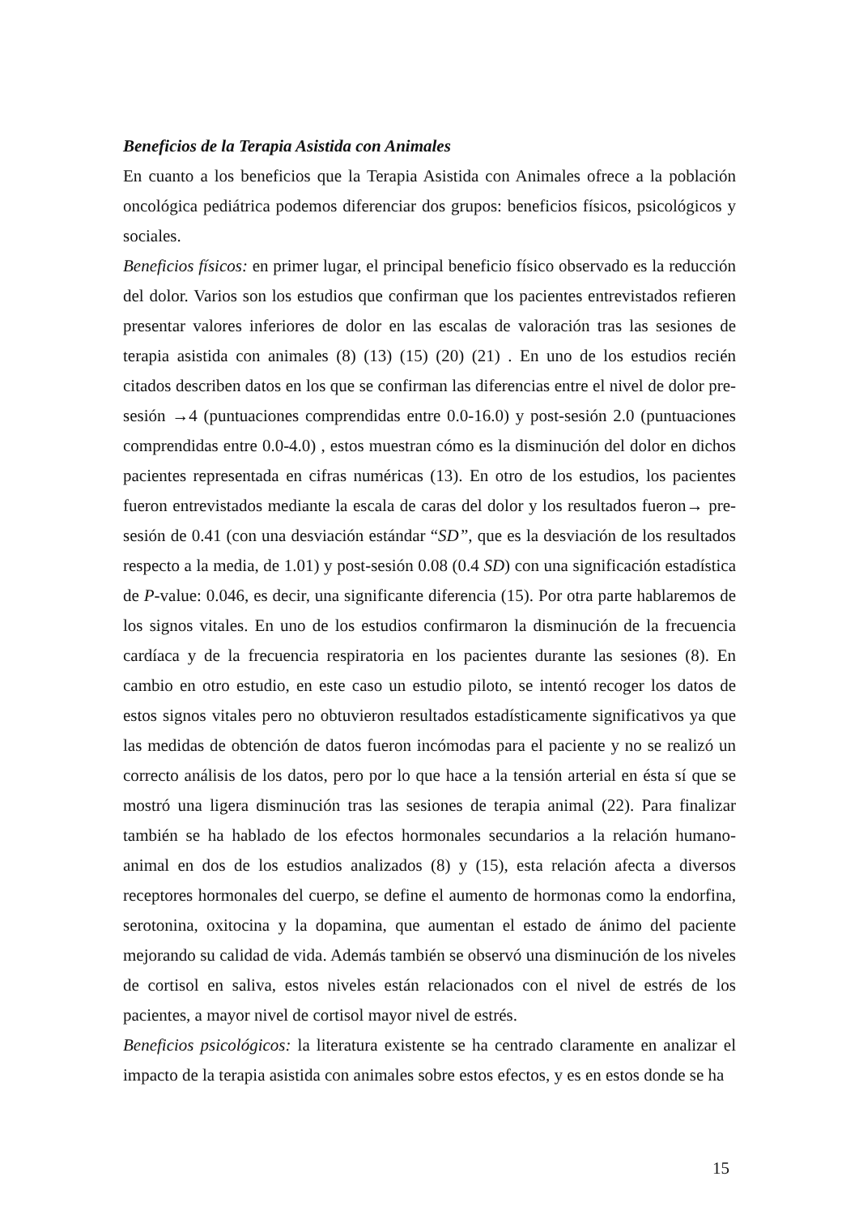Beneficios de la Terapia Asistida con Animales
En cuanto a los beneficios que la Terapia Asistida con Animales ofrece a la población oncológica pediátrica podemos diferenciar dos grupos: beneficios físicos, psicológicos y sociales.
Beneficios físicos: en primer lugar, el principal beneficio físico observado es la reducción del dolor. Varios son los estudios que confirman que los pacientes entrevistados refieren presentar valores inferiores de dolor en las escalas de valoración tras las sesiones de terapia asistida con animales (8) (13) (15) (20) (21) . En uno de los estudios recién citados describen datos en los que se confirman las diferencias entre el nivel de dolor pre-sesión →4 (puntuaciones comprendidas entre 0.0-16.0) y post-sesión 2.0 (puntuaciones comprendidas entre 0.0-4.0) , estos muestran cómo es la disminución del dolor en dichos pacientes representada en cifras numéricas (13). En otro de los estudios, los pacientes fueron entrevistados mediante la escala de caras del dolor y los resultados fueron→ pre-sesión de 0.41 (con una desviación estándar “SD”, que es la desviación de los resultados respecto a la media, de 1.01) y post-sesión 0.08 (0.4 SD) con una significación estadística de P-value: 0.046, es decir, una significante diferencia (15). Por otra parte hablaremos de los signos vitales. En uno de los estudios confirmaron la disminución de la frecuencia cardíaca y de la frecuencia respiratoria en los pacientes durante las sesiones (8). En cambio en otro estudio, en este caso un estudio piloto, se intentó recoger los datos de estos signos vitales pero no obtuvieron resultados estadísticamente significativos ya que las medidas de obtención de datos fueron incómodas para el paciente y no se realizó un correcto análisis de los datos, pero por lo que hace a la tensión arterial en ésta sí que se mostró una ligera disminución tras las sesiones de terapia animal (22). Para finalizar también se ha hablado de los efectos hormonales secundarios a la relación humano-animal en dos de los estudios analizados (8) y (15), esta relación afecta a diversos receptores hormonales del cuerpo, se define el aumento de hormonas como la endorfina, serotonina, oxitocina y la dopamina, que aumentan el estado de ánimo del paciente mejorando su calidad de vida. Además también se observó una disminución de los niveles de cortisol en saliva, estos niveles están relacionados con el nivel de estrés de los pacientes, a mayor nivel de cortisol mayor nivel de estrés.
Beneficios psicológicos: la literatura existente se ha centrado claramente en analizar el impacto de la terapia asistida con animales sobre estos efectos, y es en estos donde se ha
15